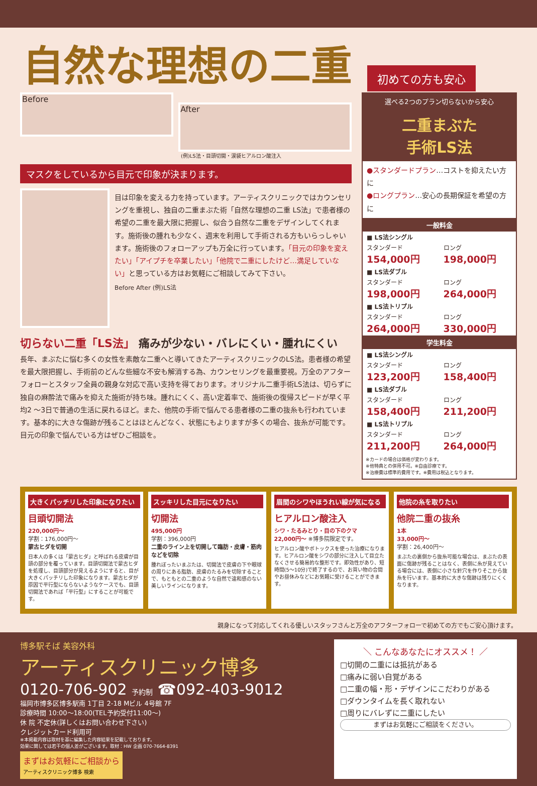自然な理想の二重
初めての方も安心
Before
After
(例)LS法・目頭切開・涙袋ヒアルロン酸注入
マスクをしているから目元で印象が決まります。
目は印象を変える力を持っています。アーティスクリニックではカウンセリングを重視し、独自の二重まぶた術「自然な理想の二重 LS法」で患者様の希望の二重を最大限に把握し、似合う自然な二重をデザインしてくれます。施術後の腫れも少なく、週末を利用して手術される方もいらっしゃいます。施術後のフォローアップも万全に行っています。「目元の印象を変えたい」「アイプチを卒業したい」「他院で二重にしたけど…満足していない」と思っている方はお気軽にご相談してみて下さい。
Before After (例)LS法
切らない二重「LS法」 痛みが少ない・バレにくい・腫れにくい
長年、まぶたに悩む多くの女性を素敵な二重へと導いてきたアーティスクリニックのLS法。患者様の希望を最大限把握し、手術前のどんな些細な不安も解消する為、カウンセリングを最重要視。万全のアフターフォローとスタッフ全員の親身な対応で高い支持を得ております。オリジナル二重手術LS法は、切らずに独自の麻酔法で痛みを抑えた施術が持ち味。腫れにくく、高い定着率で、施術後の復帰スピードが早く平均2 ～3日で普通の生活に戻れるほど。また、他院の手術で悩んでる患者様の二重の抜糸も行われています。基本的に大きな傷跡が残ることはほとんどなく、状態にもよりますが多くの場合、抜糸が可能です。目元の印象で悩んでいる方はぜひご相談を。
選べる2つのプラン切らないから安心
二重まぶた
手術LS法
●スタンダードプラン…コストを抑えたい方に
●ロングプラン…安心の長期保証を希望の方に
| 一般料金 | |
| --- | --- |
| ■ LS法シングル | |
| スタンダード 154,000円 | ロング 198,000円 |
| ■ LS法ダブル | |
| スタンダード 198,000円 | ロング 264,000円 |
| ■ LS法トリプル | |
| スタンダード 264,000円 | ロング 330,000円 |
| 学生料金 | |
| ■ LS法シングル | |
| スタンダード 123,200円 | ロング 158,400円 |
| ■ LS法ダブル | |
| スタンダード 158,400円 | ロング 211,200円 |
| ■ LS法トリプル | |
| スタンダード 211,200円 | ロング 264,000円 |
※カードの場合は価格が変わります。
※他特典との併用不可。※自由診療です。
※治療費は標準的費用です。※費用は税込となります。
大きくパッチリした印象になりたい
目頭切開法
220,000円～
学割：176,000円～
蒙古ヒダを切開
日本人の多くは「蒙古ヒダ」と呼ばれる皮膚が目頭の部分を覆っています。目頭切開法で蒙古ヒダを処理し、目頭部分が見えるようにすると、目が大きくパッチリした印象になります。蒙古ヒダが原因で平行型にならないようなケースでも、目頭切開法であれば「平行型」にすることが可能です。
スッキリした目元になりたい
切開法
495,000円
学割：396,000円
二重のライン上を切開して臨肪・皮膚・筋肉などを切除
腫れぼったいまぶたは、切開法で皮膚の下や眼球の周りにある脂肪、皮膚のたるみを切除することで、もともとの二重のような自然で違和感のない美しいラインになります。
眉間のシワやほうれい線が気になる
ヒアルロン酸注入
シワ・たるみとり・目の下のクマ
22,000円～ ※博多院限定です。
ヒアルロン酸やボトックスを使った治療になります。ヒアルロン酸をシワの部分に注入して目立たなくさせる簡易的な整形です。即効性があり、短時間(5～10分)で終了するので、お買い物の合間やお昼休みなどにお気軽に受けることができます。
他院の糸を取りたい
他院二重の抜糸
1本
33,000円～
学割：26,400円～
まぶたの裏側から抜糸可能な場合は、まぶたの表面に傷跡が残ることはなく、表側に糸が見えている場合には、表側に小さな針穴を作りそこから抜糸を行います。基本的に大きな傷跡は残りにくくなります。
親身になって対応してくれる優しいスタッフさんと万全のアフターフォローで初めての方でもご安心頂けます。
博多駅そば 美容外科
アーティスクリニック博多
0120-706-902 予約制 ☎092-403-9012
福岡市博多区博多駅南 1丁目 2-18 Mビル 4号館 7F
診療時間 10:00～18:00(TEL予約受付11:00～)
休 院 不定休(詳しくはお問い合わせ下さい)
クレジットカード利用可
※本掲載内容は取材を基に編集した内容結果を記載しております。
効果に関しては若干の個人差がございます。取材：HW 企画 070-7664-8391
まずはお気軽にご相談から
アーティスクリニック博多 検索
＼ こんなあなたにオススメ！ ／
□切開の二重には抵抗がある
□痛みに弱い自覚がある
□二重の幅・形・デザインにこだわりがある
□ダウンタイムを長く取れない
□周りにバレずに二重にしたい
まずはお気軽にご相談をください。